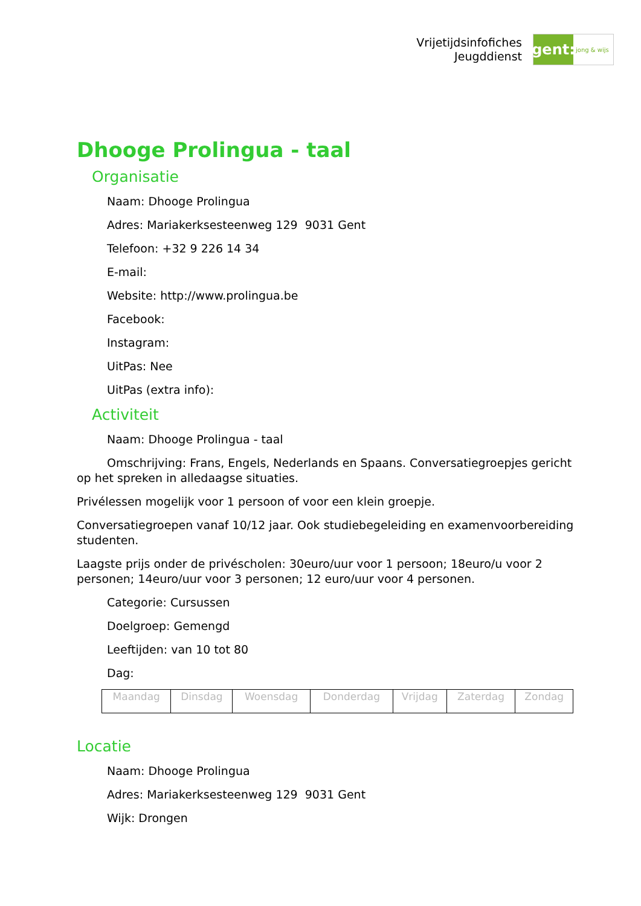Vrijetijdsinfofiches
Jeugddienst
gent:
jong & wijs
Dhooge Prolingua - taal
Organisatie
Naam: Dhooge Prolingua
Adres: Mariakerksesteenweg 129 9031 Gent
Telefoon: +32 9 226 14 34
E-mail:
Website: http://www.prolingua.be
Facebook:
Instagram:
UitPas: Nee
UitPas (extra info):
Activiteit
Naam: Dhooge Prolingua - taal
Omschrijving: Frans, Engels, Nederlands en Spaans. Conversatiegroepjes gericht op het spreken in alledaagse situaties.
Privélessen mogelijk voor 1 persoon of voor een klein groepje.
Conversatiegroepen vanaf 10/12 jaar. Ook studiebegeleiding en examenvoorbereiding studenten.
Laagste prijs onder de privéscholen: 30euro/uur voor 1 persoon; 18euro/u voor 2 personen; 14euro/uur voor 3 personen; 12 euro/uur voor 4 personen.
Categorie: Cursussen
Doelgroep: Gemengd
Leeftijden: van 10 tot 80
Dag:
| Maandag | Dinsdag | Woensdag | Donderdag | Vrijdag | Zaterdag | Zondag |
Locatie
Naam: Dhooge Prolingua
Adres: Mariakerksesteenweg 129 9031 Gent
Wijk: Drongen